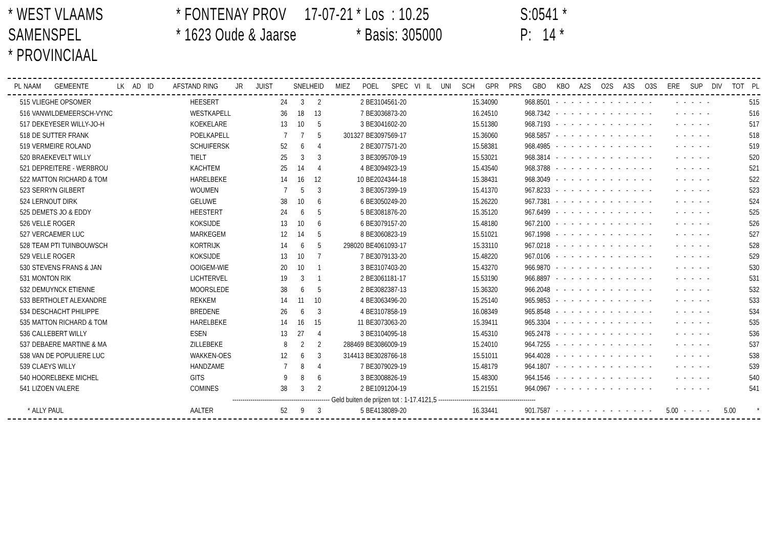* WEST VLAAMS SAMENSPEL
* PROVINCIAAL
* FONTENAY PROV 17-07-21
* 1623 Oude & Jaarse
* Los : 10.25
* Basis: 305000
S:0541 *
P: 14 *
| PL | NAAM | GEMEENTE | LK | AD | ID | AFSTAND | RING | JR | JUIST | SNELHEID | MIEZ | POEL | SPEC | VI | IL | UNI | SCH | GPR | PRS | GBO | KBO | A2S | O2S | A3S | O3S | ERE | SUP | DIV | TOT | PL |
| --- | --- | --- | --- | --- | --- | --- | --- | --- | --- | --- | --- | --- | --- | --- | --- | --- | --- | --- | --- | --- | --- | --- | --- | --- | --- | --- | --- | --- | --- | --- |
| 515 | VLIEGHE OPSOMER | HEESERT | 24 | 3 | 2 | 2 | BE3104561-20 | 15.34090 | 968.8501 | - | - | - | - | - | - | - | - | - | - | - | - | - | - | - | - | - | - | | 515 |
| 516 | VANWILDEMEERSCH-VYNC | WESTKAPELL | 36 | 18 | 13 | 7 | BE3036873-20 | 16.24510 | 968.7342 | - | - | - | - | - | - | - | - | - | - | - | - | - | - | - | - | - | - | | 516 |
| 517 | DEKEYESER WILLY-JO-H | KOEKELARE | 13 | 10 | 5 | 3 | BE3041602-20 | 15.51380 | 968.7193 | - | - | - | - | - | - | - | - | - | - | - | - | - | - | - | - | - | - | | 517 |
| 518 | DE SUTTER FRANK | POELKAPELL | 7 | 7 | 5 | 301327 | BE3097569-17 | 15.36060 | 968.5857 | - | - | - | - | - | - | - | - | - | - | - | - | - | - | - | - | - | - | | 518 |
| 519 | VERMEIRE ROLAND | SCHUIFERSK | 52 | 6 | 4 | 2 | BE3077571-20 | 15.58381 | 968.4985 | - | - | - | - | - | - | - | - | - | - | - | - | - | - | - | - | - | - | | 519 |
| 520 | BRAEKEVELT WILLY | TIELT | 25 | 3 | 3 | 3 | BE3095709-19 | 15.53021 | 968.3814 | - | - | - | - | - | - | - | - | - | - | - | - | - | - | - | - | - | - | | 520 |
| 521 | DEPREITERE - WERBROU | KACHTEM | 25 | 14 | 4 | 4 | BE3094923-19 | 15.43540 | 968.3788 | - | - | - | - | - | - | - | - | - | - | - | - | - | - | - | - | - | - | | 521 |
| 522 | MATTON RICHARD & TOM | HARELBEKE | 14 | 16 | 12 | 10 | BE2024344-18 | 15.38431 | 968.3049 | - | - | - | - | - | - | - | - | - | - | - | - | - | - | - | - | - | - | | 522 |
| 523 | SERRYN GILBERT | WOUMEN | 7 | 5 | 3 | 3 | BE3057399-19 | 15.41370 | 967.8233 | - | - | - | - | - | - | - | - | - | - | - | - | - | - | - | - | - | - | | 523 |
| 524 | LERNOUT DIRK | GELUWE | 38 | 10 | 6 | 6 | BE3050249-20 | 15.26220 | 967.7381 | - | - | - | - | - | - | - | - | - | - | - | - | - | - | - | - | - | - | | 524 |
| 525 | DEMETS JO & EDDY | HEESTERT | 24 | 6 | 5 | 5 | BE3081876-20 | 15.35120 | 967.6499 | - | - | - | - | - | - | - | - | - | - | - | - | - | - | - | - | - | - | | 525 |
| 526 | VELLE ROGER | KOKSIJDE | 13 | 10 | 6 | 6 | BE3079157-20 | 15.48180 | 967.2100 | - | - | - | - | - | - | - | - | - | - | - | - | - | - | - | - | - | - | | 526 |
| 527 | VERCAEMER LUC | MARKEGEM | 12 | 14 | 5 | 8 | BE3060823-19 | 15.51021 | 967.1998 | - | - | - | - | - | - | - | - | - | - | - | - | - | - | - | - | - | - | | 527 |
| 528 | TEAM PTI TUINBOUWSCH | KORTRIJK | 14 | 6 | 5 | 298020 | BE4061093-17 | 15.33110 | 967.0218 | - | - | - | - | - | - | - | - | - | - | - | - | - | - | - | - | - | - | | 528 |
| 529 | VELLE ROGER | KOKSIJDE | 13 | 10 | 7 | 7 | BE3079133-20 | 15.48220 | 967.0106 | - | - | - | - | - | - | - | - | - | - | - | - | - | - | - | - | - | - | | 529 |
| 530 | STEVENS FRANS & JAN | OOIGEM-WIE | 20 | 10 | 1 | 3 | BE3107403-20 | 15.43270 | 966.9870 | - | - | - | - | - | - | - | - | - | - | - | - | - | - | - | - | - | - | | 530 |
| 531 | MONTON RIK | LICHTERVEL | 19 | 3 | 1 | 2 | BE3061181-17 | 15.53190 | 966.8897 | - | - | - | - | - | - | - | - | - | - | - | - | - | - | - | - | - | - | | 531 |
| 532 | DEMUYNCK ETIENNE | MOORSLEDE | 38 | 6 | 5 | 2 | BE3082387-13 | 15.36320 | 966.2048 | - | - | - | - | - | - | - | - | - | - | - | - | - | - | - | - | - | - | | 532 |
| 533 | BERTHOLET ALEXANDRE | REKKEM | 14 | 11 | 10 | 4 | BE3063496-20 | 15.25140 | 965.9853 | - | - | - | - | - | - | - | - | - | - | - | - | - | - | - | - | - | - | | 533 |
| 534 | DESCHACHT PHILIPPE | BREDENE | 26 | 6 | 3 | 4 | BE3107858-19 | 16.08349 | 965.8548 | - | - | - | - | - | - | - | - | - | - | - | - | - | - | - | - | - | - | | 534 |
| 535 | MATTON RICHARD & TOM | HARELBEKE | 14 | 16 | 15 | 11 | BE3073063-20 | 15.39411 | 965.3304 | - | - | - | - | - | - | - | - | - | - | - | - | - | - | - | - | - | - | | 535 |
| 536 | CALLEBERT WILLY | ESEN | 13 | 27 | 4 | 3 | BE3104095-18 | 15.45310 | 965.2478 | - | - | - | - | - | - | - | - | - | - | - | - | - | - | - | - | - | - | | 536 |
| 537 | DEBAERE MARTINE & MA | ZILLEBEKE | 8 | 2 | 2 | 288469 | BE3086009-19 | 15.24010 | 964.7255 | - | - | - | - | - | - | - | - | - | - | - | - | - | - | - | - | - | - | | 537 |
| 538 | VAN DE POPULIERE LUC | WAKKEN-OES | 12 | 6 | 3 | 314413 | BE3028766-18 | 15.51011 | 964.4028 | - | - | - | - | - | - | - | - | - | - | - | - | - | - | - | - | - | - | | 538 |
| 539 | CLAEYS WILLY | HANDZAME | 7 | 8 | 4 | 7 | BE3079029-19 | 15.48179 | 964.1807 | - | - | - | - | - | - | - | - | - | - | - | - | - | - | - | - | - | - | | 539 |
| 540 | HOORELBEKE MICHEL | GITS | 9 | 8 | 6 | 3 | BE3008826-19 | 15.48300 | 964.1546 | - | - | - | - | - | - | - | - | - | - | - | - | - | - | - | - | - | - | | 540 |
| 541 | LIZOEN VALERE | COMINES | 38 | 3 | 2 | 2 | BE1091204-19 | 15.21551 | 964.0967 | - | - | - | - | - | - | - | - | - | - | - | - | - | - | - | - | - | - | | 541 |
| ------------------------------------------------ Geld buiten de prijzen tot : 1-17.4121,5 ------------------------------------------------ | | | | | | | | | | | | | | | | | | | | | | | | | | | | | |
| * | ALLY PAUL | AALTER | 52 | 9 | 3 | 5 | BE4138089-20 | 16.33441 | 901.7587 | - | - | - | - | - | - | - | - | - | - | - | - | - | 5.00 | - | - | - | - | 5.00 | * |